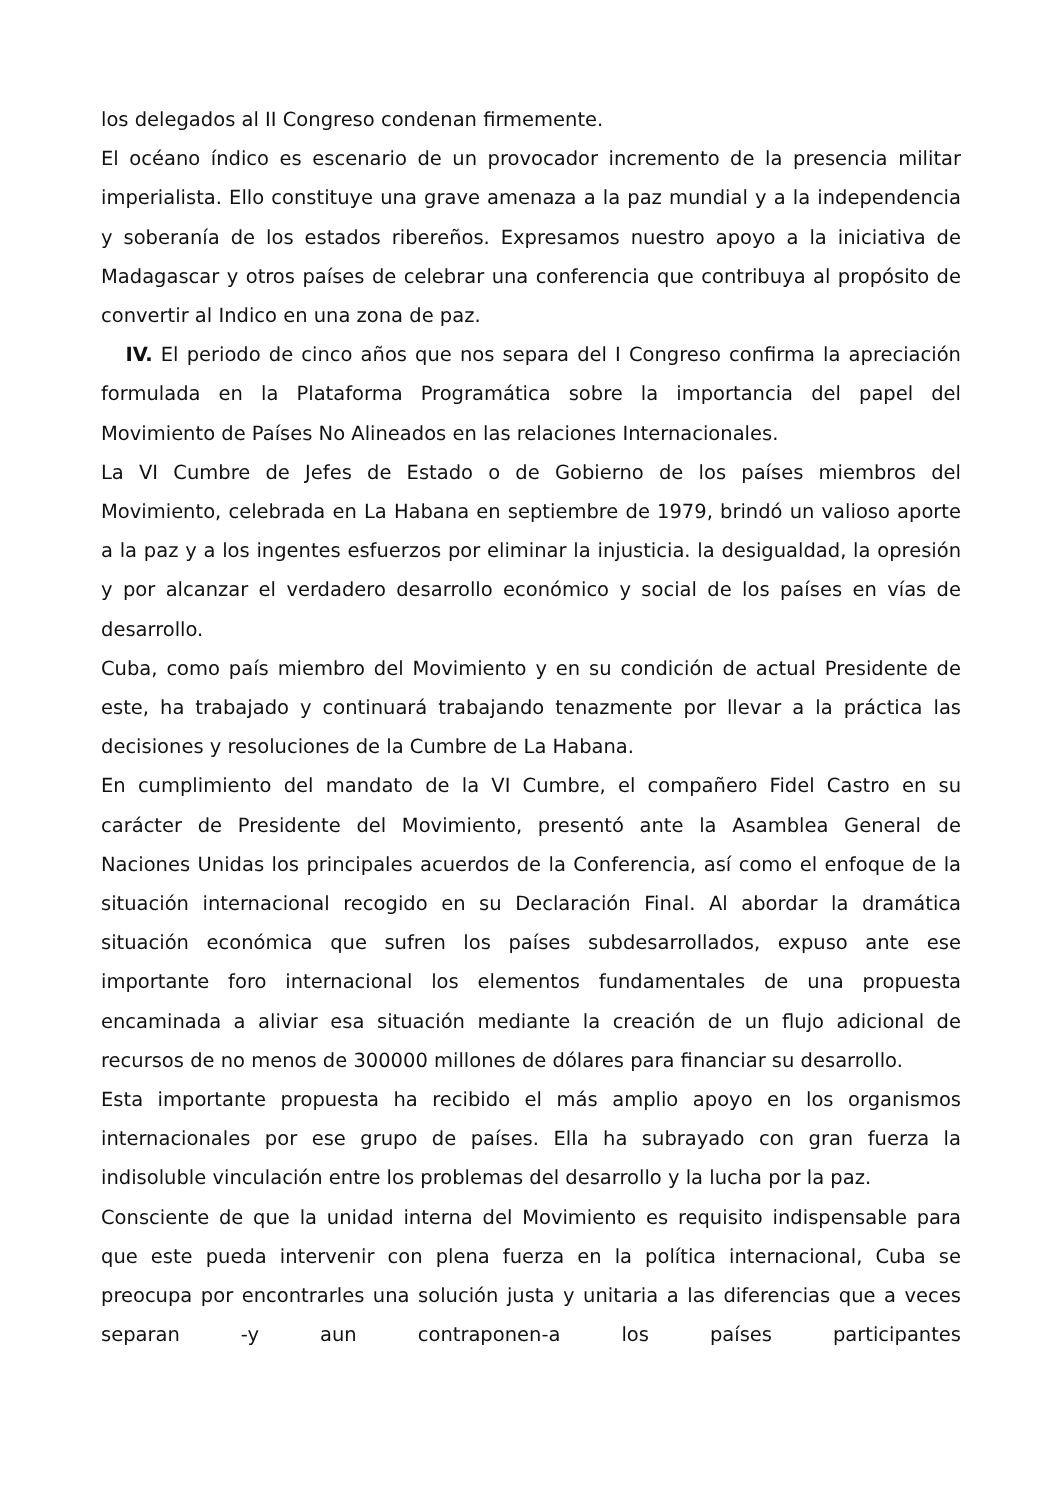los delegados al II Congreso condenan firmemente.
El océano índico es escenario de un provocador incremento de la presencia militar imperialista. Ello constituye una grave amenaza a la paz mundial y a la independencia y soberanía de los estados ribereños. Expresamos nuestro apoyo a la iniciativa de Madagascar y otros países de celebrar una conferencia que contribuya al propósito de convertir al Indico en una zona de paz.
IV. El periodo de cinco años que nos separa del I Congreso confirma la apreciación formulada en la Plataforma Programática sobre la importancia del papel del Movimiento de Países No Alineados en las relaciones Internacionales.
La VI Cumbre de Jefes de Estado o de Gobierno de los países miembros del Movimiento, celebrada en La Habana en septiembre de 1979, brindó un valioso aporte a la paz y a los ingentes esfuerzos por eliminar la injusticia. la desigualdad, la opresión y por alcanzar el verdadero desarrollo económico y social de los países en vías de desarrollo.
Cuba, como país miembro del Movimiento y en su condición de actual Presidente de este, ha trabajado y continuará trabajando tenazmente por llevar a la práctica las decisiones y resoluciones de la Cumbre de La Habana.
En cumplimiento del mandato de la VI Cumbre, el compañero Fidel Castro en su carácter de Presidente del Movimiento, presentó ante la Asamblea General de Naciones Unidas los principales acuerdos de la Conferencia, así como el enfoque de la situación internacional recogido en su Declaración Final. Al abordar la dramática situación económica que sufren los países subdesarrollados, expuso ante ese importante foro internacional los elementos fundamentales de una propuesta encaminada a aliviar esa situación mediante la creación de un flujo adicional de recursos de no menos de 300000 millones de dólares para financiar su desarrollo.
Esta importante propuesta ha recibido el más amplio apoyo en los organismos internacionales por ese grupo de países. Ella ha subrayado con gran fuerza la indisoluble vinculación entre los problemas del desarrollo y la lucha por la paz.
Consciente de que la unidad interna del Movimiento es requisito indispensable para que este pueda intervenir con plena fuerza en la política internacional, Cuba se preocupa por encontrarles una solución justa y unitaria a las diferencias que a veces separan -y aun contraponen-a los países participantes